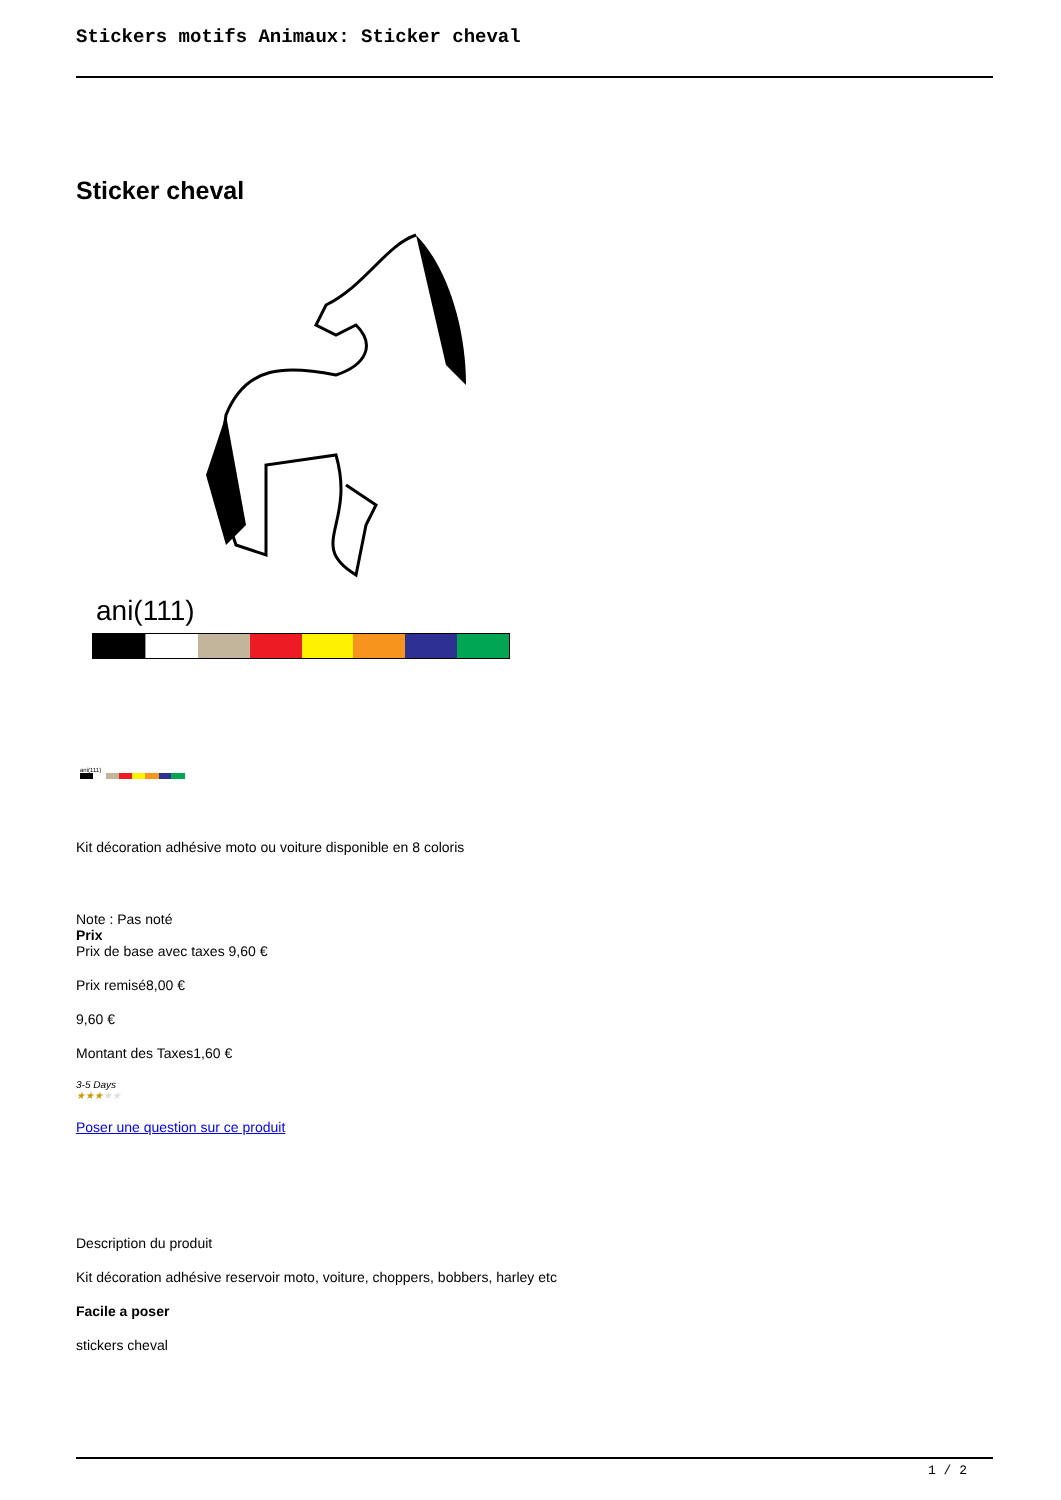Stickers motifs Animaux: Sticker cheval
Sticker cheval
ani(111)
ani(111)
Kit décoration adhésive moto ou voiture disponible en 8 coloris
Note : Pas noté
Prix
Prix de base avec taxes 9,60 €
Prix remisé8,00 €
9,60 €
Montant des Taxes1,60 €
3-5 Days
★★★★★
Poser une question sur ce produit
Description du produit
Kit décoration adhésive reservoir moto, voiture, choppers, bobbers, harley etc
Facile a poser
stickers cheval
1 / 2